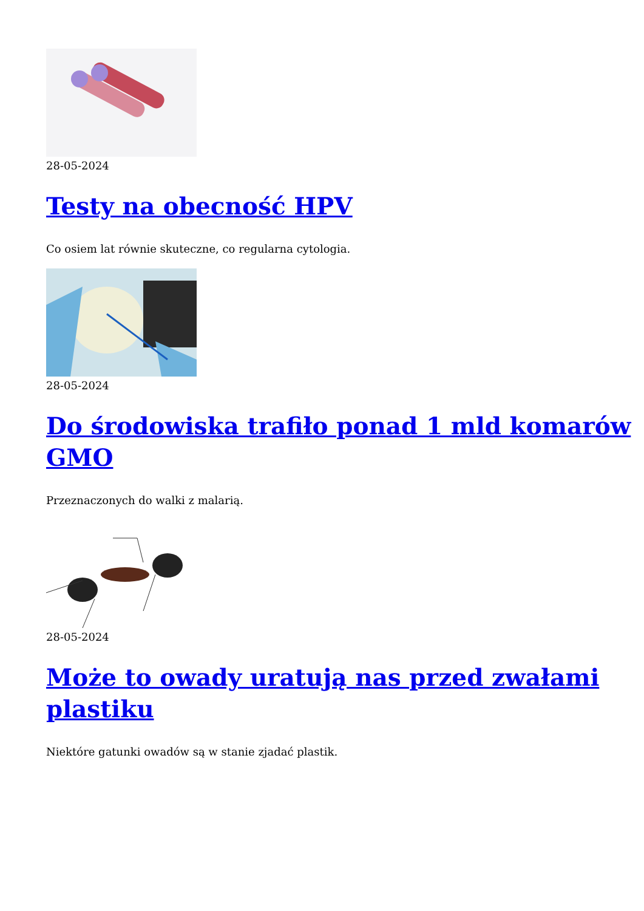28-05-2024
Testy na obecność HPV
Co osiem lat równie skuteczne, co regularna cytologia.
28-05-2024
Do środowiska trafiło ponad 1 mld komarów GMO
Przeznaczonych do walki z malarią.
28-05-2024
Może to owady uratują nas przed zwałami plastiku
Niektóre gatunki owadów są w stanie zjadać plastik.